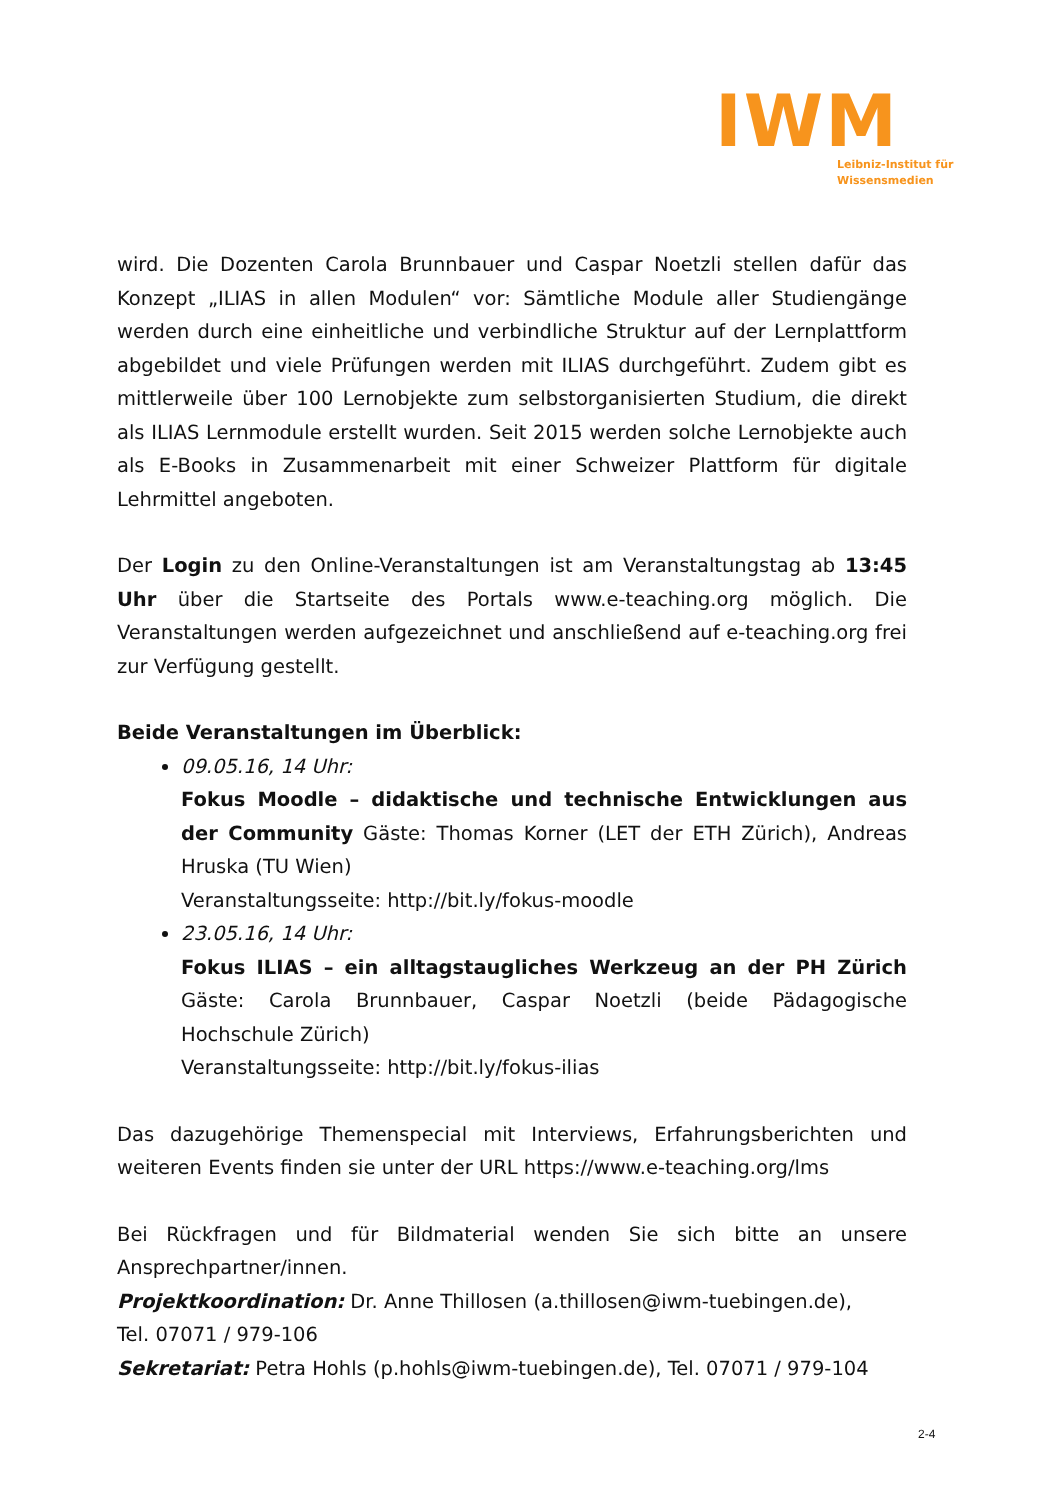IWM
Leibniz-Institut für
Wissensmedien
wird. Die Dozenten Carola Brunnbauer und Caspar Noetzli stellen dafür das Konzept „ILIAS in allen Modulen“ vor: Sämtliche Module aller Studiengänge werden durch eine einheitliche und verbindliche Struktur auf der Lernplattform abgebildet und viele Prüfungen werden mit ILIAS durchgeführt. Zudem gibt es mittlerweile über 100 Lernobjekte zum selbstorganisierten Studium, die direkt als ILIAS Lernmodule erstellt wurden. Seit 2015 werden solche Lernobjekte auch als E-Books in Zusammenarbeit mit einer Schweizer Plattform für digitale Lehrmittel angeboten.
Der Login zu den Online-Veranstaltungen ist am Veranstaltungstag ab 13:45 Uhr über die Startseite des Portals www.e-teaching.org möglich. Die Veranstaltungen werden aufgezeichnet und anschließend auf e-teaching.org frei zur Verfügung gestellt.
Beide Veranstaltungen im Überblick:
09.05.16, 14 Uhr:
Fokus Moodle – didaktische und technische Entwicklungen aus der Community Gäste: Thomas Korner (LET der ETH Zürich), Andreas Hruska (TU Wien)
Veranstaltungsseite: http://bit.ly/fokus-moodle
23.05.16, 14 Uhr:
Fokus ILIAS – ein alltagstaugliches Werkzeug an der PH Zürich Gäste: Carola Brunnbauer, Caspar Noetzli (beide Pädagogische Hochschule Zürich)
Veranstaltungsseite: http://bit.ly/fokus-ilias
Das dazugehörige Themenspecial mit Interviews, Erfahrungsberichten und weiteren Events finden sie unter der URL https://www.e-teaching.org/lms
Bei Rückfragen und für Bildmaterial wenden Sie sich bitte an unsere Ansprechpartner/innen.
Projektkoordination: Dr. Anne Thillosen (a.thillosen@iwm-tuebingen.de),
Tel. 07071 / 979-106
Sekretariat: Petra Hohls (p.hohls@iwm-tuebingen.de), Tel. 07071 / 979-104
2-4